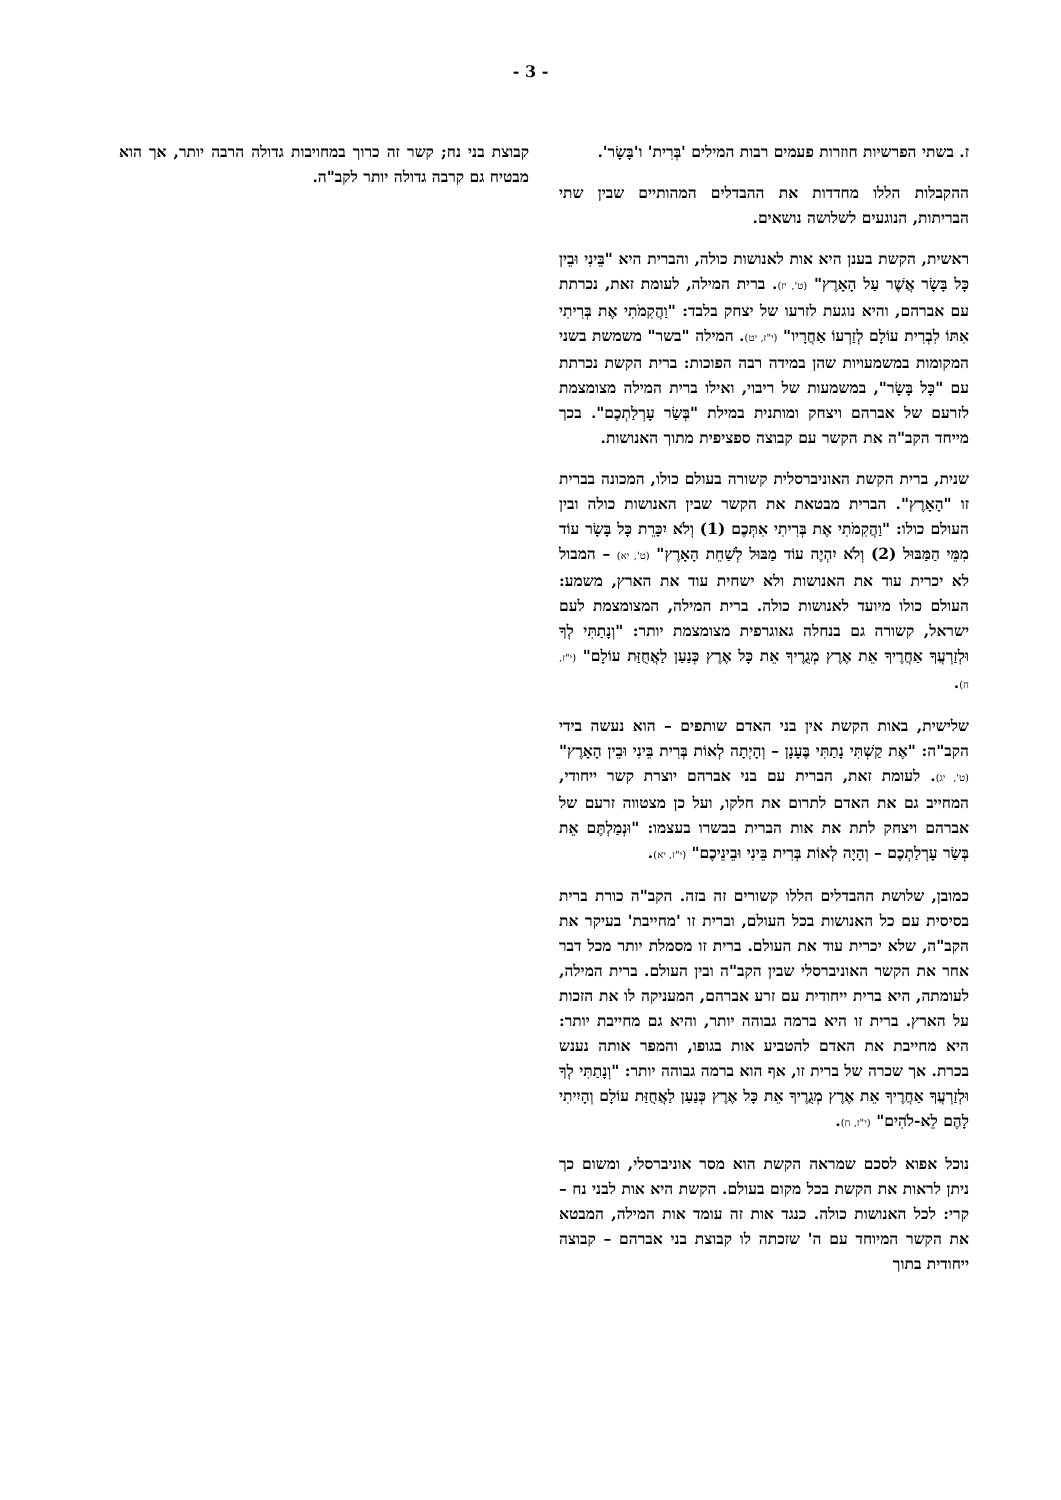- 3 -
ז. בשתי הפרשיות חוזרות פעמים רבות המילים 'בְּרִית' ו'בָּשָׂר'.
ההקבלות הללו מחדדות את ההבדלים המהותיים שבין שתי הבריתות, הנוגעים לשלושה נושאים.
ראשית, הקשת בענן היא אות לאנושות כולה, והברית היא "בֵּינִי וּבֵין כָּל בָּשָׂר אֲשֶׁר עַל הָאָרֶץ" (ט', יז). ברית המילה, לעומת זאת, נכרתת עם אברהם, והיא נוגעת לזרעו של יצחק בלבד: "וַהֲקִמֹתִי אֶת בְּרִיתִי אִתּוֹ לִבְרִית עוֹלָם לְזַרְעוֹ אַחֲרָיו" (י"ז, יט). המילה "בשר" משמשת בשני המקומות במשמעויות שהן במידה רבה הפוכות: ברית הקשת נכרתת עם "כָּל בָּשָׂר", במשמעות של ריבוי, ואילו ברית המילה מצומצמת לזרעם של אברהם ויצחק ומותנית במילת "בְּשַׂר עָרְלַתְכֶם". בכך מייחד הקב"ה את הקשר עם קבוצה ספציפית מתוך האנושות.
שנית, ברית הקשת האוניברסלית קשורה בעולם כולו, המכונה בברית זו "הָאָרֶץ". הברית מבטאת את הקשר שבין האנושות כולה ובין העולם כולו: "וַהֲקִמֹתִי אֶת בְּרִיתִי אִתְּכֶם (1) וְלֹא יִכָּרֵת כָּל בָּשָׂר עוֹד מִמֵּי הַמַּבּוּל (2) וְלֹא יִהְיֶה עוֹד מַבּוּל לְשַׁחֵת הָאָרֶץ" (ט', יא) – המבול לא יכרית עוד את האנושות ולא ישחית עוד את הארץ, משמע: העולם כולו מיועד לאנושות כולה. ברית המילה, המצומצמת לעם ישראל, קשורה גם בנחלה גאוגרפית מצומצמת יותר: "וְנָתַתִּי לְךָ וּלְזַרְעֲךָ אַחֲרֶיךָ אֵת אֶרֶץ מְגֻרֶיךָ אֵת כָּל אֶרֶץ כְּנַעַן לַאֲחֻזַּת עוֹלָם" (י"ז, ח).
שלישית, באות הקשת אין בני האדם שותפים – הוא נעשה בידי הקב"ה: "אֶת קַשְׁתִּי נָתַתִּי בֶּעָנָן – וְהָיְתָה לְאוֹת בְּרִית בֵּינִי וּבֵין הָאָרֶץ" (ט', יג). לעומת זאת, הברית עם בני אברהם יוצרת קשר ייחודי, המחייב גם את האדם לתרום את חלקו, ועל כן מצטווה זרעם של אברהם ויצחק לתת את אות הברית בבשרו בעצמו: "וּנְמַלְתֶּם אֵת בְּשַׂר עָרְלַתְכֶם – וְהָיָה לְאוֹת בְּרִית בֵּינִי וּבֵינֵיכֶם" (י"ז, יא).
כמובן, שלושת ההבדלים הללו קשורים זה בזה. הקב"ה כורת ברית בסיסית עם כל האנושות בכל העולם, וברית זו 'מחייבת' בעיקר את הקב"ה, שלא יכרית עוד את העולם. ברית זו מסמלת יותר מכל דבר אחר את הקשר האוניברסלי שבין הקב"ה ובין העולם. ברית המילה, לעומתה, היא ברית ייחודית עם זרע אברהם, המעניקה לו את הזכות על הארץ. ברית זו היא ברמה גבוהה יותר, והיא גם מחייבת יותר: היא מחייבת את האדם להטביע אות בגופו, והמפר אותה נענש בכרת. אך שכרה של ברית זו, אף הוא ברמה גבוהה יותר: "וְנָתַתִּי לְךָ וּלְזַרְעֲךָ אַחֲרֶיךָ אֵת אֶרֶץ מְגֻרֶיךָ אֵת כָּל אֶרֶץ כְּנַעַן לַאֲחֻזַּת עוֹלָם וְהָיִיתִי לָהֶם לֵא-לֹהִים" (י"ז, ח).
נוכל אפוא לסכם שמראה הקשת הוא מסר אוניברסלי, ומשום כך ניתן לראות את הקשת בכל מקום בעולם. הקשת היא אות לבני נח – קרי: לכל האנושות כולה. כנגד אות זה עומד אות המילה, המבטא את הקשר המיוחד עם ה' שזכתה לו קבוצת בני אברהם – קבוצה ייחודית בתוך
קבוצת בני נח; קשר זה כרוך במחויבות גדולה הרבה יותר, אך הוא מבטיח גם קרבה גדולה יותר לקב"ה.